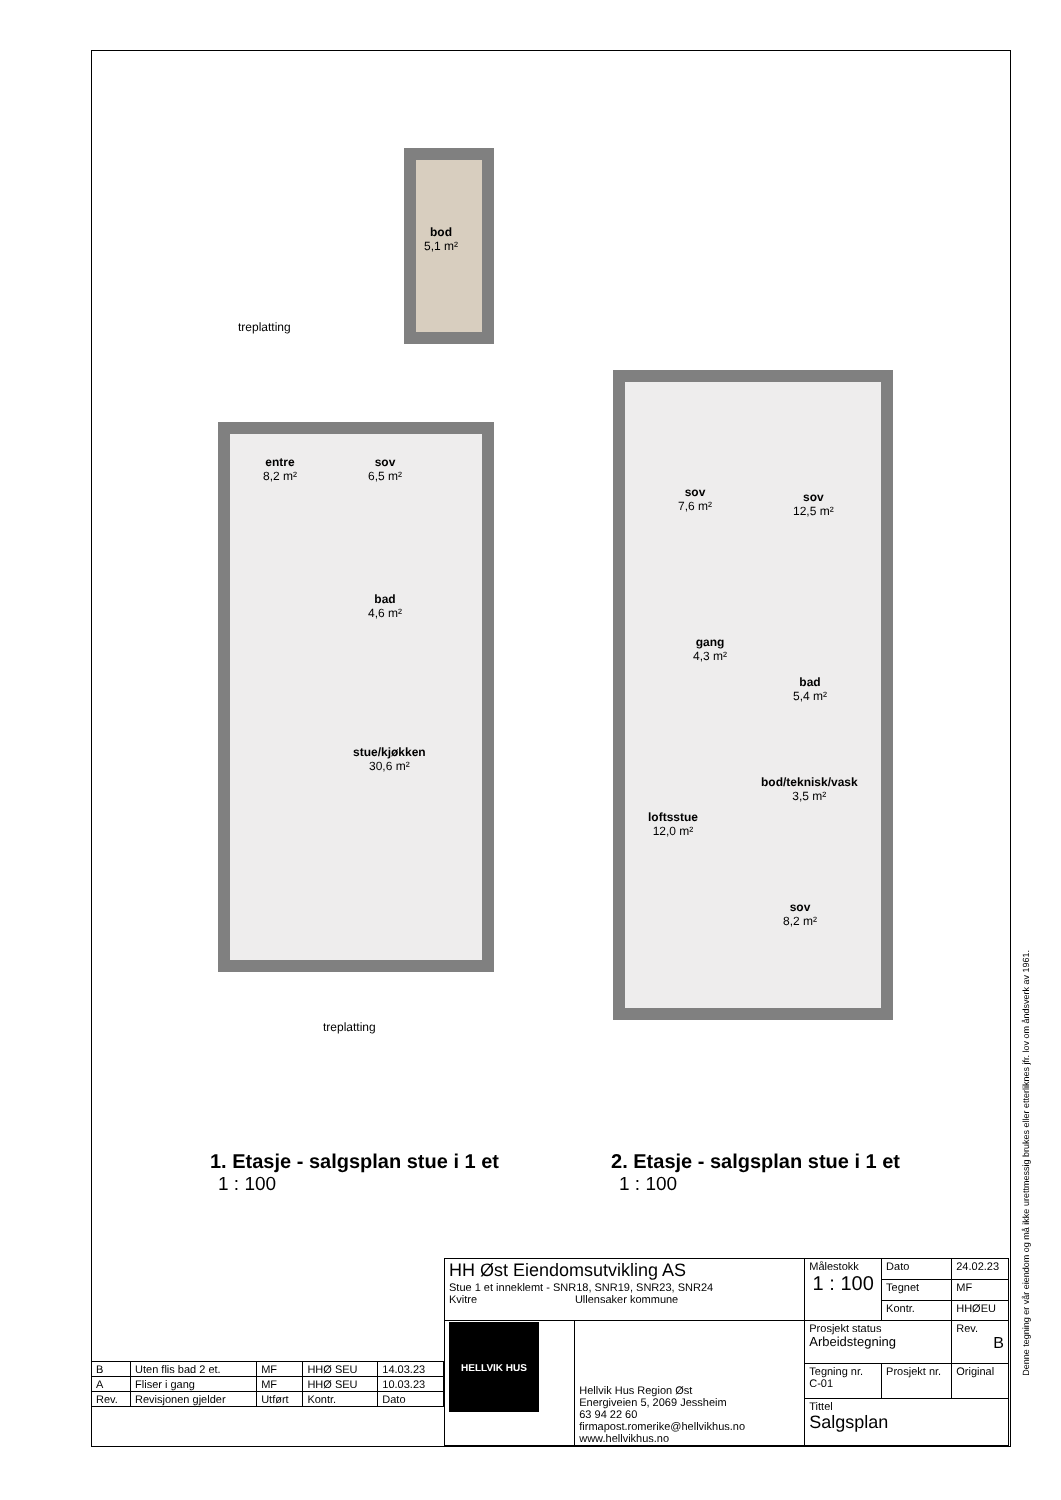bod
5,1 m²
treplatting
entre
8,2 m²
sov
6,5 m²
bad
4,6 m²
stue/kjøkken
30,6 m²
treplatting
sov
7,6 m²
sov
12,5 m²
gang
4,3 m²
bad
5,4 m²
bod/teknisk/vask
3,5 m²
loftsstue
12,0 m²
sov
8,2 m²
1. Etasje - salgsplan stue i 1 et
1 : 100
2. Etasje - salgsplan stue i 1 et
1 : 100
| B | Uten flis bad 2 et. | MF | HHØ SEU | 14.03.23 |
| A | Fliser i gang | MF | HHØ SEU | 10.03.23 |
| Rev. | Revisjonen gjelder | Utført | Kontr. | Dato |
| HH Øst Eiendomsutvikling AS Stue 1 et inneklemt - SNR18, SNR19, SNR23, SNR24 Kvitre Ullensaker kommune | | Målestokk 1 : 100 | | Dato | 24.02.23 |
| | | | | Tegnet | MF |
| | | | | Kontr. | HHØEU |
| HELLVIK HUS | Hellvik Hus Region Øst Energiveien 5, 2069 Jessheim 63 94 22 60 firmapost.romerike@hellvikhus.no www.hellvikhus.no | Prosjekt status Arbeidstegning | | | Rev. B |
| | | Tegning nr. C-01 | Prosjekt nr. | | Original |
| | | Tittel Salgsplan | | | |
Denne tegning er vår eiendom og må ikke urettmessig brukes eller etterliknes jfr. lov om åndsverk av 1961.